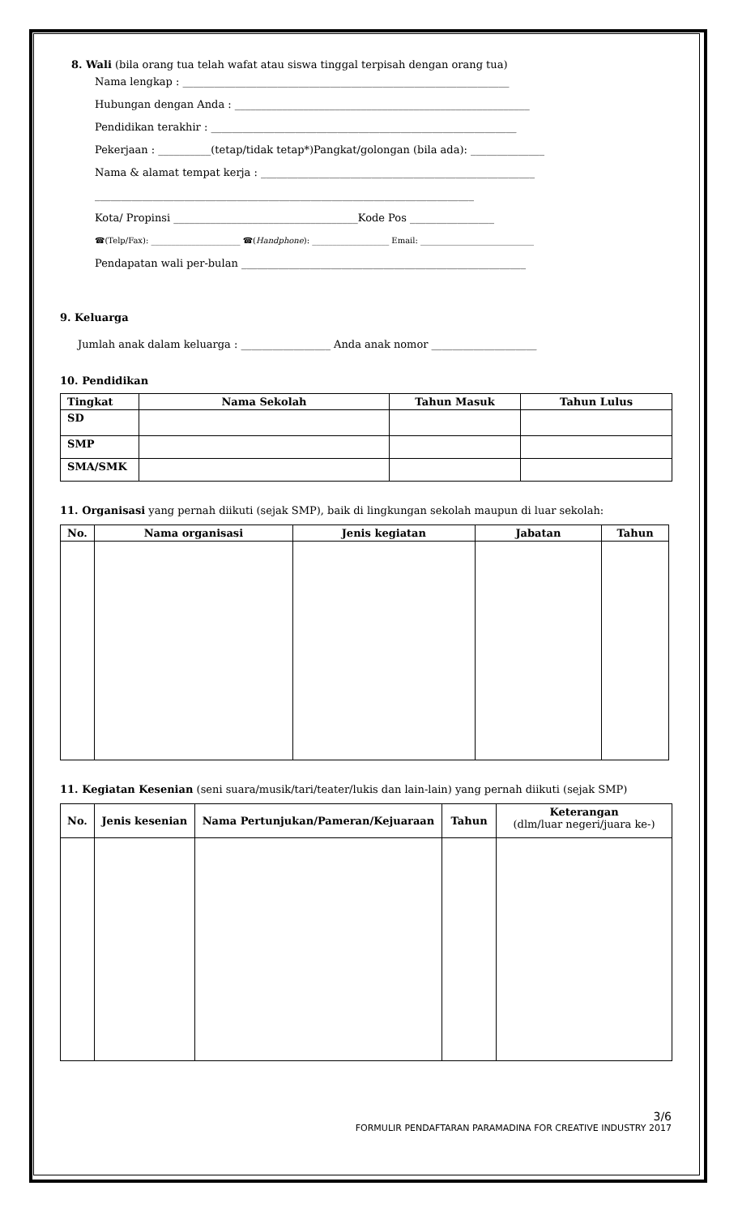8. Wali (bila orang tua telah wafat atau siswa tinggal terpisah dengan orang tua)
Nama lengkap : ______________________________________________________________
Hubungan dengan Anda : ________________________________________________________
Pendidikan terakhir : __________________________________________________________
Pekerjaan : __________(tetap/tidak tetap*)Pangkat/golongan (bila ada): ______________
Nama & alamat tempat kerja : ____________________________________________________
________________________________________________________________________
Kota/ Propinsi ___________________________________Kode Pos ________________
☎(Telp/Fax): ______________________ ☎(Handphone): ___________________ Email: ____________________________
Pendapatan wali per-bulan ______________________________________________________
9. Keluarga
Jumlah anak dalam keluarga : _________________ Anda anak nomor ____________________
10. Pendidikan
| Tingkat | Nama Sekolah | Tahun Masuk | Tahun Lulus |
| --- | --- | --- | --- |
| SD | | | |
| SMP | | | |
| SMA/SMK | | | |
11. Organisasi yang pernah diikuti (sejak SMP), baik di lingkungan sekolah maupun di luar sekolah:
| No. | Nama organisasi | Jenis kegiatan | Jabatan | Tahun |
| --- | --- | --- | --- | --- |
11. Kegiatan Kesenian (seni suara/musik/tari/teater/lukis dan lain-lain) yang pernah diikuti (sejak SMP)
| No. | Jenis kesenian | Nama Pertunjukan/Pameran/Kejuaraan | Tahun | Keterangan (dlm/luar negeri/juara ke-) |
| --- | --- | --- | --- | --- |
3/6
FORMULIR PENDAFTARAN PARAMADINA FOR CREATIVE INDUSTRY 2017